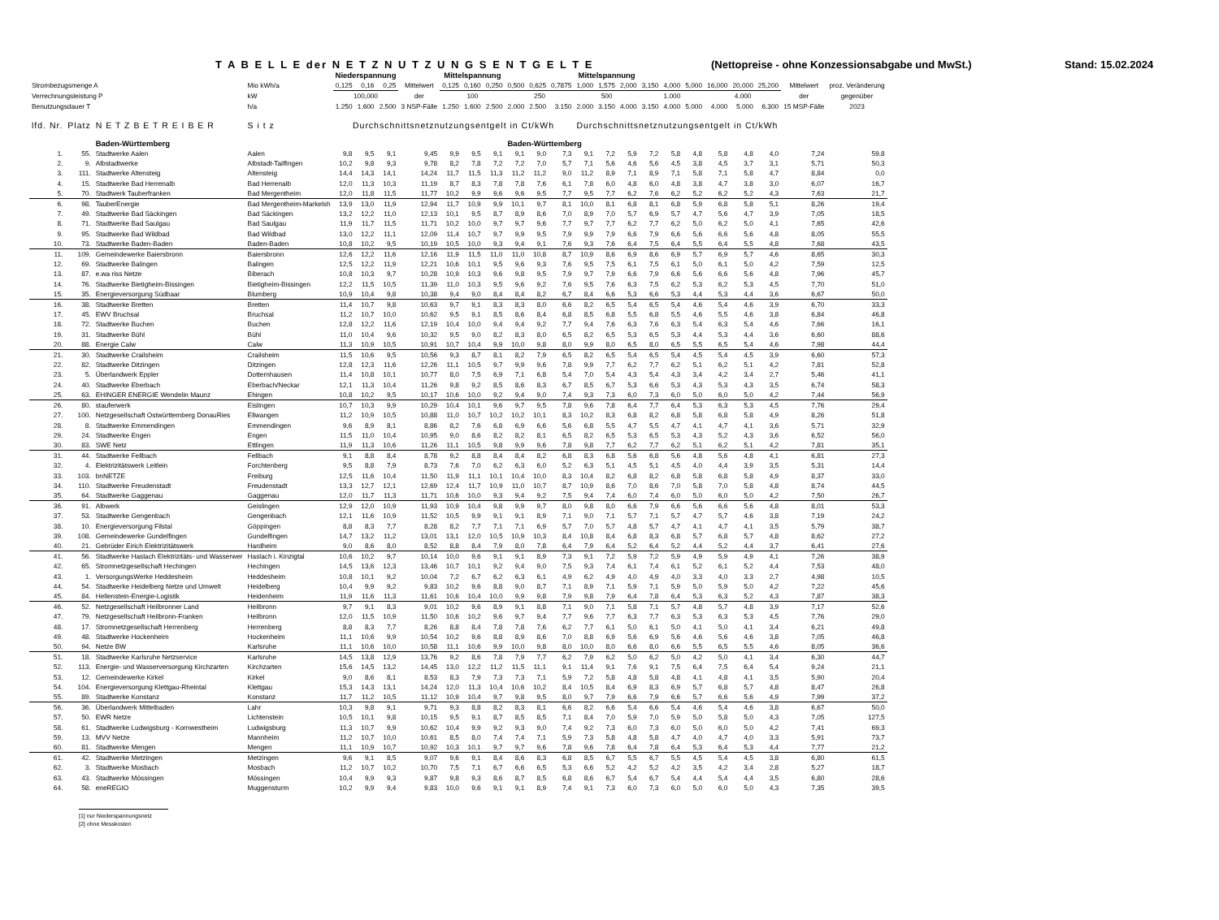T A B E L L E der N E T Z N U T Z U N G S E N T G E L T E (Nettopreise - ohne Konzessionsabgabe und MwSt.) Stand: 15.02.2024
| | | | | Niederspannung | | | | Mittelspannung | | | | | | Mittelspannung | | | | | | | | | | |
| --- | --- | --- | --- | --- | --- | --- | --- | --- | --- | --- | --- | --- | --- | --- | --- | --- | --- | --- | --- | --- | --- | --- | --- | --- |
| Strombezugsmenge A | | | Mio kWh/a | 0,125 | 0,16 | 0,25 | Mittelwert | 0,125 | 0,160 | 0,250 | 0,500 | 0,625 | 0,7875 | 1,000 | 1,575 | 2,000 | 3,150 | 4,000 | 5,000 | 16,000 | 20,000 | 25,200 | Mittelwert | proz. Veränderung |
| Verrechnungsleistung P | | | kW | 100,000 | | | der | 100 | | | 250 | | | 500 | | | 1.000 | | | 4.000 | | | der | gegenüber |
| Benutzungsdauer T | | | h/a | 1.250 | 1.600 | 2.500 | 3 NSP-Fälle | 1.250 | 1.600 | 2.500 | 2.000 | 2.500 | 3.150 | 2.000 | 3.150 | 4.000 | 3.150 | 4.000 | 5.000 | 4.000 | 5.000 | 6.300 | 15 MSP-Fälle | 2023 |
| lfd. Nr. | Platz | N E T Z B E T R E I B E R | S i t z | Durchschnittsnetznutzungsentgelt in Ct/kWh | | | | | | | | | | Durchschnittsnetznutzungsentgelt in Ct/kWh | | | | | | | | | | |
| | | Baden-Württemberg | | | | | | | | | Baden-Württemberg | | | | | | | | | | | | | |
| 1. | 55. | Stadtwerke Aalen | Aalen | 9,8 | 9,5 | 9,1 | 9,45 | 9,9 | 9,5 | 9,1 | 9,1 | 9,0 | 7,3 | 9,1 | 7,2 | 5,9 | 7,2 | 5,8 | 4,8 | 5,8 | 4,8 | 4,0 | 7,24 | 59,8 |
| 2. | 9. | Albstadtwerke | Albstadt-Tailfingen | 10,2 | 9,8 | 9,3 | 9,78 | 8,2 | 7,8 | 7,2 | 7,2 | 7,0 | 5,7 | 7,1 | 5,6 | 4,6 | 5,6 | 4,5 | 3,8 | 4,5 | 3,7 | 3,1 | 5,71 | 50,3 |
| 3. | 111. | Stadtwerke Altensteig | Altensteig | 14,4 | 14,3 | 14,1 | 14,24 | 11,7 | 11,5 | 11,3 | 11,2 | 11,2 | 9,0 | 11,2 | 8,9 | 7,1 | 8,9 | 7,1 | 5,8 | 7,1 | 5,8 | 4,7 | 8,84 | 0,0 |
| 4. | 15. | Stadtwerke Bad Herrenalb | Bad Herrenalb | 12,0 | 11,3 | 10,3 | 11,19 | 8,7 | 8,3 | 7,8 | 7,8 | 7,6 | 6,1 | 7,8 | 6,0 | 4,8 | 6,0 | 4,8 | 3,8 | 4,7 | 3,8 | 3,0 | 6,07 | 16,7 |
| 5. | 70. | Stadtwerk Tauberfranken | Bad Mergentheim | 12,0 | 11,8 | 11,5 | 11,77 | 10,2 | 9,9 | 9,6 | 9,6 | 9,5 | 7,7 | 9,5 | 7,7 | 6,2 | 7,6 | 6,2 | 5,2 | 6,2 | 5,2 | 4,3 | 7,63 | 21,7 |
| 6. | 98. | TauberEnergie | Bad Mergentheim-Markelsh | 13,9 | 13,0 | 11,9 | 12,94 | 11,7 | 10,9 | 9,9 | 10,1 | 9,7 | 8,1 | 10,0 | 8,1 | 6,8 | 8,1 | 6,8 | 5,9 | 6,8 | 5,8 | 5,1 | 8,26 | 19,4 |
| 7. | 49. | Stadtwerke Bad Säckingen | Bad Säckingen | 13,2 | 12,2 | 11,0 | 12,13 | 10,1 | 9,5 | 8,7 | 8,9 | 8,6 | 7,0 | 8,9 | 7,0 | 5,7 | 6,9 | 5,7 | 4,7 | 5,6 | 4,7 | 3,9 | 7,05 | 18,5 |
| 8. | 71. | Stadtwerke Bad Saulgau | Bad Saulgau | 11,9 | 11,7 | 11,5 | 11,71 | 10,2 | 10,0 | 9,7 | 9,7 | 9,6 | 7,7 | 9,7 | 7,7 | 6,2 | 7,7 | 6,2 | 5,0 | 6,2 | 5,0 | 4,1 | 7,65 | 42,6 |
| 9. | 95. | Stadtwerke Bad Wildbad | Bad Wildbad | 13,0 | 12,2 | 11,1 | 12,09 | 11,4 | 10,7 | 9,7 | 9,9 | 9,5 | 7,9 | 9,9 | 7,9 | 6,6 | 7,9 | 6,6 | 5,6 | 6,6 | 5,6 | 4,8 | 8,05 | 55,5 |
| 10. | 73. | Stadtwerke Baden-Baden | Baden-Baden | 10,8 | 10,2 | 9,5 | 10,19 | 10,5 | 10,0 | 9,3 | 9,4 | 9,1 | 7,6 | 9,3 | 7,6 | 6,4 | 7,5 | 6,4 | 5,5 | 6,4 | 5,5 | 4,8 | 7,68 | 43,5 |
| 11. | 109. | Gemeindewerke Baiersbronn | Baiersbronn | 12,6 | 12,2 | 11,6 | 12,16 | 11,9 | 11,5 | 11,0 | 11,0 | 10,8 | 8,7 | 10,9 | 8,6 | 6,9 | 8,6 | 6,9 | 5,7 | 6,9 | 5,7 | 4,6 | 8,65 | 30,3 |
| 12. | 69. | Stadtwerke Balingen | Balingen | 12,5 | 12,2 | 11,9 | 12,21 | 10,6 | 10,1 | 9,5 | 9,6 | 9,3 | 7,6 | 9,5 | 7,5 | 6,1 | 7,5 | 6,1 | 5,0 | 6,1 | 5,0 | 4,2 | 7,59 | 12,5 |
| 13. | 87. | e.wa riss Netze | Biberach | 10,8 | 10,3 | 9,7 | 10,28 | 10,9 | 10,3 | 9,6 | 9,8 | 9,5 | 7,9 | 9,7 | 7,9 | 6,6 | 7,9 | 6,6 | 5,6 | 6,6 | 5,6 | 4,8 | 7,96 | 45,7 |
| 14. | 76. | Stadtwerke Bietigheim-Bissingen | Bietigheim-Bissingen | 12,2 | 11,5 | 10,5 | 11,39 | 11,0 | 10,3 | 9,5 | 9,6 | 9,2 | 7,6 | 9,5 | 7,6 | 6,3 | 7,5 | 6,2 | 5,3 | 6,2 | 5,3 | 4,5 | 7,70 | 51,0 |
| 15. | 35. | Energieversorgung Südbaar | Blumberg | 10,9 | 10,4 | 9,8 | 10,38 | 9,4 | 9,0 | 8,4 | 8,4 | 8,2 | 6,7 | 8,4 | 6,6 | 5,3 | 6,6 | 5,3 | 4,4 | 5,3 | 4,4 | 3,6 | 6,67 | 50,0 |
| 16. | 38. | Stadtwerke Bretten | Bretten | 11,4 | 10,7 | 9,8 | 10,63 | 9,7 | 9,1 | 8,3 | 8,3 | 8,0 | 6,6 | 8,2 | 6,5 | 5,4 | 6,5 | 5,4 | 4,6 | 5,4 | 4,6 | 3,9 | 6,70 | 33,3 |
| 17. | 45. | EWV Bruchsal | Bruchsal | 11,2 | 10,7 | 10,0 | 10,62 | 9,5 | 9,1 | 8,5 | 8,6 | 8,4 | 6,8 | 8,5 | 6,8 | 5,5 | 6,8 | 5,5 | 4,6 | 5,5 | 4,6 | 3,8 | 6,84 | 46,8 |
| 18. | 72. | Stadtwerke Buchen | Buchen | 12,8 | 12,2 | 11,6 | 12,19 | 10,4 | 10,0 | 9,4 | 9,4 | 9,2 | 7,7 | 9,4 | 7,6 | 6,3 | 7,6 | 6,3 | 5,4 | 6,3 | 5,4 | 4,6 | 7,66 | 16,1 |
| 19. | 31. | Stadtwerke Bühl | Bühl | 11,0 | 10,4 | 9,6 | 10,32 | 9,5 | 9,0 | 8,2 | 8,3 | 8,0 | 6,5 | 8,2 | 6,5 | 5,3 | 6,5 | 5,3 | 4,4 | 5,3 | 4,4 | 3,6 | 6,60 | 88,6 |
| 20. | 88. | Energie Calw | Calw | 11,3 | 10,9 | 10,5 | 10,91 | 10,7 | 10,4 | 9,9 | 10,0 | 9,8 | 8,0 | 9,9 | 8,0 | 6,5 | 8,0 | 6,5 | 5,5 | 6,5 | 5,4 | 4,6 | 7,98 | 44,4 |
| 21. | 30. | Stadtwerke Crailsheim | Crailsheim | 11,5 | 10,6 | 9,5 | 10,56 | 9,3 | 8,7 | 8,1 | 8,2 | 7,9 | 6,5 | 8,2 | 6,5 | 5,4 | 6,5 | 5,4 | 4,5 | 5,4 | 4,5 | 3,9 | 6,60 | 57,3 |
| 22. | 82. | Stadtwerke Ditzingen | Ditzingen | 12,8 | 12,3 | 11,6 | 12,26 | 11,1 | 10,5 | 9,7 | 9,9 | 9,6 | 7,8 | 9,9 | 7,7 | 6,2 | 7,7 | 6,2 | 5,1 | 6,2 | 5,1 | 4,2 | 7,81 | 52,8 |
| 23. | 5. | Überlandwerk Eppler | Dotternhausen | 11,4 | 10,8 | 10,1 | 10,77 | 8,0 | 7,5 | 6,9 | 7,1 | 6,8 | 5,4 | 7,0 | 5,4 | 4,3 | 5,4 | 4,3 | 3,4 | 4,2 | 3,4 | 2,7 | 5,46 | 41,1 |
| 24. | 40. | Stadtwerke Eberbach | Eberbach/Neckar | 12,1 | 11,3 | 10,4 | 11,26 | 9,8 | 9,2 | 8,5 | 8,6 | 8,3 | 6,7 | 8,5 | 6,7 | 5,3 | 6,6 | 5,3 | 4,3 | 5,3 | 4,3 | 3,5 | 6,74 | 58,3 |
| 25. | 63. | EHINGER ENERGIE Wendelin Maunz | Ehingen | 10,8 | 10,2 | 9,5 | 10,17 | 10,6 | 10,0 | 9,2 | 9,4 | 9,0 | 7,4 | 9,3 | 7,3 | 6,0 | 7,3 | 6,0 | 5,0 | 6,0 | 5,0 | 4,2 | 7,44 | 56,9 |
| 26. | 80. | stauferwerk | Eislingen | 10,7 | 10,3 | 9,9 | 10,29 | 10,4 | 10,1 | 9,6 | 9,7 | 9,5 | 7,8 | 9,6 | 7,8 | 6,4 | 7,7 | 6,4 | 5,3 | 6,3 | 5,3 | 4,5 | 7,76 | 29,4 |
| 27. | 100. | Netzgesellschaft Ostwürttemberg DonauRies | Ellwangen | 11,2 | 10,9 | 10,5 | 10,88 | 11,0 | 10,7 | 10,2 | 10,2 | 10,1 | 8,3 | 10,2 | 8,3 | 6,8 | 8,2 | 6,8 | 5,8 | 6,8 | 5,8 | 4,9 | 8,26 | 51,8 |
| 28. | 8. | Stadtwerke Emmendingen | Emmendingen | 9,6 | 8,9 | 8,1 | 8,86 | 8,2 | 7,6 | 6,8 | 6,9 | 6,6 | 5,6 | 6,8 | 5,5 | 4,7 | 5,5 | 4,7 | 4,1 | 4,7 | 4,1 | 3,6 | 5,71 | 32,9 |
| 29. | 24. | Stadtwerke Engen | Engen | 11,5 | 11,0 | 10,4 | 10,95 | 9,0 | 8,6 | 8,2 | 8,2 | 8,1 | 6,5 | 8,2 | 6,5 | 5,3 | 6,5 | 5,3 | 4,3 | 5,2 | 4,3 | 3,6 | 6,52 | 56,0 |
| 30. | 83. | SWE Netz | Ettlingen | 11,9 | 11,3 | 10,6 | 11,26 | 11,1 | 10,5 | 9,8 | 9,9 | 9,6 | 7,8 | 9,8 | 7,7 | 6,2 | 7,7 | 6,2 | 5,1 | 6,2 | 5,1 | 4,2 | 7,81 | 35,1 |
| 31. | 44. | Stadtwerke Fellbach | Fellbach | 9,1 | 8,8 | 8,4 | 8,78 | 9,2 | 8,8 | 8,4 | 8,4 | 8,2 | 6,8 | 8,3 | 6,8 | 5,6 | 6,8 | 5,6 | 4,8 | 5,6 | 4,8 | 4,1 | 6,81 | 27,3 |
| 32. | 4. | Elektrizitätswerk Leitlein | Forchtenberg | 9,5 | 8,8 | 7,9 | 8,73 | 7,6 | 7,0 | 6,2 | 6,3 | 6,0 | 5,2 | 6,3 | 5,1 | 4,5 | 5,1 | 4,5 | 4,0 | 4,4 | 3,9 | 3,5 | 5,31 | 14,4 |
| 33. | 103. | bnNETZE | Freiburg | 12,5 | 11,6 | 10,4 | 11,50 | 11,9 | 11,1 | 10,1 | 10,4 | 10,0 | 8,3 | 10,4 | 8,2 | 6,8 | 8,2 | 6,8 | 5,8 | 6,8 | 5,8 | 4,9 | 8,37 | 33,0 |
| 34. | 110. | Stadtwerke Freudenstadt | Freudenstadt | 13,3 | 12,7 | 12,1 | 12,69 | 12,4 | 11,7 | 10,9 | 11,0 | 10,7 | 8,7 | 10,9 | 8,6 | 7,0 | 8,6 | 7,0 | 5,8 | 7,0 | 5,8 | 4,8 | 8,74 | 44,5 |
| 35. | 64. | Stadtwerke Gaggenau | Gaggenau | 12,0 | 11,7 | 11,3 | 11,71 | 10,6 | 10,0 | 9,3 | 9,4 | 9,2 | 7,5 | 9,4 | 7,4 | 6,0 | 7,4 | 6,0 | 5,0 | 6,0 | 5,0 | 4,2 | 7,50 | 26,7 |
| 36. | 91. | Albwerk | Geislingen | 12,9 | 12,0 | 10,9 | 11,93 | 10,9 | 10,4 | 9,8 | 9,9 | 9,7 | 8,0 | 9,8 | 8,0 | 6,6 | 7,9 | 6,6 | 5,6 | 6,6 | 5,6 | 4,8 | 8,01 | 53,3 |
| 37. | 53. | Stadtwerke Gengenbach | Gengenbach | 12,1 | 11,6 | 10,9 | 11,52 | 10,5 | 9,9 | 9,1 | 9,1 | 8,9 | 7,1 | 9,0 | 7,1 | 5,7 | 7,1 | 5,7 | 4,7 | 5,7 | 4,6 | 3,8 | 7,19 | 24,2 |
| 38. | 10. | Energieversorgung Filstal | Göppingen | 8,8 | 8,3 | 7,7 | 8,28 | 8,2 | 7,7 | 7,1 | 7,1 | 6,9 | 5,7 | 7,0 | 5,7 | 4,8 | 5,7 | 4,7 | 4,1 | 4,7 | 4,1 | 3,5 | 5,79 | 38,7 |
| 39. | 108. | Gemeindewerke Gundelfingen | Gundelfingen | 14,7 | 13,2 | 11,2 | 13,01 | 13,1 | 12,0 | 10,5 | 10,9 | 10,3 | 8,4 | 10,8 | 8,4 | 6,8 | 8,3 | 6,8 | 5,7 | 6,8 | 5,7 | 4,8 | 8,62 | 27,2 |
| 40. | 21. | Gebrüder Eirich Elektrizitätswerk | Hardheim | 9,0 | 8,6 | 8,0 | 8,52 | 8,8 | 8,4 | 7,9 | 8,0 | 7,8 | 6,4 | 7,9 | 6,4 | 5,2 | 6,4 | 5,2 | 4,4 | 5,2 | 4,4 | 3,7 | 6,41 | 27,6 |
| 41. | 56. | Stadtwerke Haslach Elektrizitäts- und Wasserwer | Haslach i. Kinzigtal | 10,6 | 10,2 | 9,7 | 10,14 | 10,0 | 9,6 | 9,1 | 9,1 | 8,9 | 7,3 | 9,1 | 7,2 | 5,9 | 7,2 | 5,9 | 4,9 | 5,9 | 4,9 | 4,1 | 7,26 | 38,9 |
| 42. | 65. | Stromnetzgesellschaft Hechingen | Hechingen | 14,5 | 13,6 | 12,3 | 13,46 | 10,7 | 10,1 | 9,2 | 9,4 | 9,0 | 7,5 | 9,3 | 7,4 | 6,1 | 7,4 | 6,1 | 5,2 | 6,1 | 5,2 | 4,4 | 7,53 | 48,0 |
| 43. | 1. | VersorgungsWerke Heddesheim | Heddesheim | 10,8 | 10,1 | 9,2 | 10,04 | 7,2 | 6,7 | 6,2 | 6,3 | 6,1 | 4,9 | 6,2 | 4,9 | 4,0 | 4,9 | 4,0 | 3,3 | 4,0 | 3,3 | 2,7 | 4,98 | 10,5 |
| 44. | 54. | Stadtwerke Heidelberg Netze und Umwelt | Heidelberg | 10,4 | 9,9 | 9,2 | 9,83 | 10,2 | 9,6 | 8,8 | 9,0 | 8,7 | 7,1 | 8,9 | 7,1 | 5,9 | 7,1 | 5,9 | 5,0 | 5,9 | 5,0 | 4,2 | 7,22 | 45,6 |
| 45. | 84. | Hellenstein-Energie-Logistik | Heidenheim | 11,9 | 11,6 | 11,3 | 11,61 | 10,6 | 10,4 | 10,0 | 9,9 | 9,8 | 7,9 | 9,8 | 7,9 | 6,4 | 7,8 | 6,4 | 5,3 | 6,3 | 5,2 | 4,3 | 7,87 | 38,3 |
| 46. | 52. | Netzgesellschaft Heilbronner Land | Heilbronn | 9,7 | 9,1 | 8,3 | 9,01 | 10,2 | 9,6 | 8,9 | 9,1 | 8,8 | 7,1 | 9,0 | 7,1 | 5,8 | 7,1 | 5,7 | 4,8 | 5,7 | 4,8 | 3,9 | 7,17 | 52,6 |
| 47. | 79. | Netzgesellschaft Heilbronn-Franken | Heilbronn | 12,0 | 11,5 | 10,9 | 11,50 | 10,6 | 10,2 | 9,6 | 9,7 | 9,4 | 7,7 | 9,6 | 7,7 | 6,3 | 7,7 | 6,3 | 5,3 | 6,3 | 5,3 | 4,5 | 7,76 | 29,0 |
| 48. | 17. | Stromnetzgesellschaft Herrenberg | Herrenberg | 8,8 | 8,3 | 7,7 | 8,26 | 8,8 | 8,4 | 7,8 | 7,8 | 7,6 | 6,2 | 7,7 | 6,1 | 5,0 | 6,1 | 5,0 | 4,1 | 5,0 | 4,1 | 3,4 | 6,21 | 49,8 |
| 49. | 48. | Stadtwerke Hockenheim | Hockenheim | 11,1 | 10,6 | 9,9 | 10,54 | 10,2 | 9,6 | 8,8 | 8,9 | 8,6 | 7,0 | 8,8 | 6,9 | 5,6 | 6,9 | 5,6 | 4,6 | 5,6 | 4,6 | 3,8 | 7,05 | 46,8 |
| 50. | 94. | Netze BW | Karlsruhe | 11,1 | 10,6 | 10,0 | 10,58 | 11,1 | 10,6 | 9,9 | 10,0 | 9,8 | 8,0 | 10,0 | 8,0 | 6,6 | 8,0 | 6,6 | 5,5 | 6,5 | 5,5 | 4,6 | 8,05 | 36,6 |
| 51. | 18. | Stadtwerke Karlsruhe Netzservice | Karlsruhe | 14,5 | 13,8 | 12,9 | 13,76 | 9,2 | 8,6 | 7,8 | 7,9 | 7,7 | 6,2 | 7,9 | 6,2 | 5,0 | 6,2 | 5,0 | 4,2 | 5,0 | 4,1 | 3,4 | 6,30 | 44,7 |
| 52. | 113. | Energie- und Wasserversorgung Kirchzarten | Kirchzarten | 15,6 | 14,5 | 13,2 | 14,45 | 13,0 | 12,2 | 11,2 | 11,5 | 11,1 | 9,1 | 11,4 | 9,1 | 7,6 | 9,1 | 7,5 | 6,4 | 7,5 | 6,4 | 5,4 | 9,24 | 21,1 |
| 53. | 12. | Gemeindewerke Kirkel | Kirkel | 9,0 | 8,6 | 8,1 | 8,53 | 8,3 | 7,9 | 7,3 | 7,3 | 7,1 | 5,9 | 7,2 | 5,8 | 4,8 | 5,8 | 4,8 | 4,1 | 4,8 | 4,1 | 3,5 | 5,90 | 20,4 |
| 54. | 104. | Energieversorgung Klettgau-Rheintal | Klettgau | 15,3 | 14,3 | 13,1 | 14,24 | 12,0 | 11,3 | 10,4 | 10,6 | 10,2 | 8,4 | 10,5 | 8,4 | 6,9 | 8,3 | 6,9 | 5,7 | 6,8 | 5,7 | 4,8 | 8,47 | 26,8 |
| 55. | 89. | Stadtwerke Konstanz | Konstanz | 11,7 | 11,2 | 10,5 | 11,12 | 10,9 | 10,4 | 9,7 | 9,8 | 9,5 | 8,0 | 9,7 | 7,9 | 6,6 | 7,9 | 6,6 | 5,7 | 6,6 | 5,6 | 4,9 | 7,99 | 37,2 |
| 56. | 36. | Überlandwerk Mittelbaden | Lahr | 10,3 | 9,8 | 9,1 | 9,71 | 9,3 | 8,8 | 8,2 | 8,3 | 8,1 | 6,6 | 8,2 | 6,6 | 5,4 | 6,6 | 5,4 | 4,6 | 5,4 | 4,6 | 3,8 | 6,67 | 50,0 |
| 57. | 50. | EWR Netze | Lichtenstein | 10,5 | 10,1 | 9,8 | 10,15 | 9,5 | 9,1 | 8,7 | 8,5 | 8,5 | 7,1 | 8,4 | 7,0 | 5,9 | 7,0 | 5,9 | 5,0 | 5,8 | 5,0 | 4,3 | 7,05 | 127,5 |
| 58. | 61. | Stadtwerke Ludwigsburg - Kornwestheim | Ludwigsburg | 11,3 | 10,7 | 9,9 | 10,62 | 10,4 | 9,9 | 9,2 | 9,3 | 9,0 | 7,4 | 9,2 | 7,3 | 6,0 | 7,3 | 6,0 | 5,0 | 6,0 | 5,0 | 4,2 | 7,41 | 69,3 |
| 59. | 13. | MVV Netze | Mannheim | 11,2 | 10,7 | 10,0 | 10,61 | 8,5 | 8,0 | 7,4 | 7,4 | 7,1 | 5,9 | 7,3 | 5,8 | 4,8 | 5,8 | 4,7 | 4,0 | 4,7 | 4,0 | 3,3 | 5,91 | 73,7 |
| 60. | 81. | Stadtwerke Mengen | Mengen | 11,1 | 10,9 | 10,7 | 10,92 | 10,3 | 10,1 | 9,7 | 9,7 | 9,6 | 7,8 | 9,6 | 7,8 | 6,4 | 7,8 | 6,4 | 5,3 | 6,4 | 5,3 | 4,4 | 7,77 | 21,2 |
| 61. | 42. | Stadtwerke Metzingen | Metzingen | 9,6 | 9,1 | 8,5 | 9,07 | 9,6 | 9,1 | 8,4 | 8,6 | 8,3 | 6,8 | 8,5 | 6,7 | 5,5 | 6,7 | 5,5 | 4,5 | 5,4 | 4,5 | 3,8 | 6,80 | 61,5 |
| 62. | 3. | Stadtwerke Mosbach | Mosbach | 11,2 | 10,7 | 10,2 | 10,70 | 7,5 | 7,1 | 6,7 | 6,6 | 6,5 | 5,3 | 6,6 | 5,2 | 4,2 | 5,2 | 4,2 | 3,5 | 4,2 | 3,4 | 2,8 | 5,27 | 18,7 |
| 63. | 43. | Stadtwerke Mössingen | Mössingen | 10,4 | 9,9 | 9,3 | 9,87 | 9,8 | 9,3 | 8,6 | 8,7 | 8,5 | 6,8 | 8,6 | 6,7 | 5,4 | 6,7 | 5,4 | 4,4 | 5,4 | 4,4 | 3,5 | 6,80 | 28,6 |
| 64. | 58. | eneREGIO | Muggensturm | 10,2 | 9,9 | 9,4 | 9,83 | 10,0 | 9,6 | 9,1 | 9,1 | 8,9 | 7,4 | 9,1 | 7,3 | 6,0 | 7,3 | 6,0 | 5,0 | 6,0 | 5,0 | 4,3 | 7,35 | 39,5 |
[1] nur Niederspannungsnetz
[2] ohne Messkosten